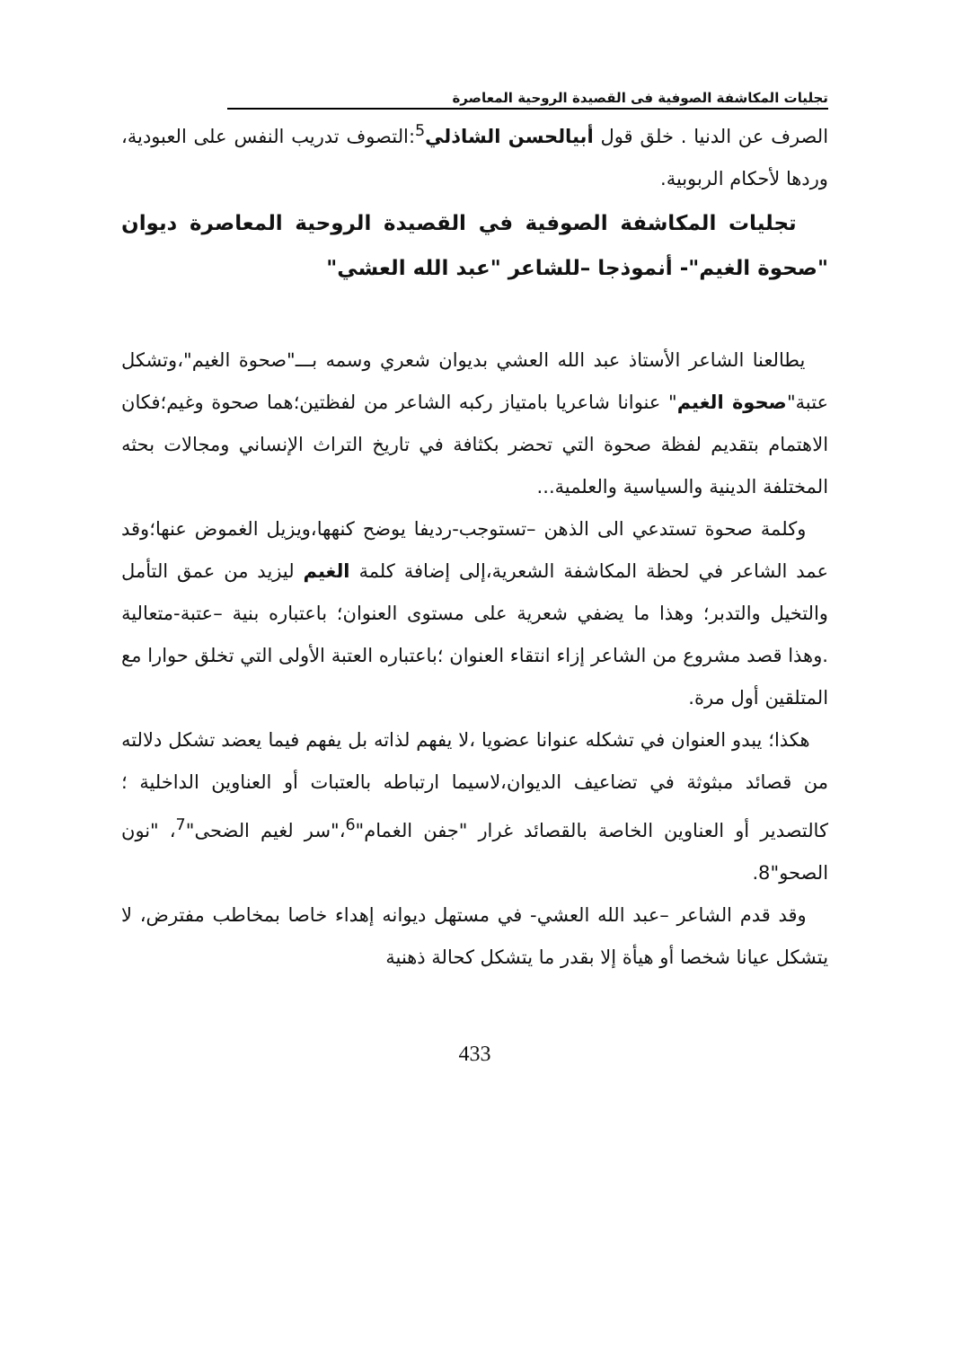تجليات المكاشفة الصوفية فى القصيدة الروحية المعاصرة
الصرف عن الدنيا . خلق قول أبيالحسن الشاذلي<sup>5</sup>:التصوف تدريب النفس على العبودية، وردها لأحكام الربوبية.
تجليات المكاشفة الصوفية في القصيدة الروحية المعاصرة ديوان "صحوة الغيم"- أنموذجا –للشاعر "عبد الله العشي"
يطالعنا الشاعر الأستاذ عبد الله العشي بديوان شعري وسمه بـــ"صحوة الغيم"،وتشكل عتبة"صحوة الغيم" عنوانا شاعريا بامتياز ركبه الشاعر من لفظتين؛هما صحوة وغيم؛فكان الاهتمام بتقديم لفظة صحوة التي تحضر بكثافة في تاريخ التراث الإنساني ومجالات بحثه المختلفة الدينية والسياسية والعلمية...
وكلمة صحوة تستدعي الى الذهن –تستوجب-رديفا يوضح كنهها،ويزيل الغموض عنها؛وقد عمد الشاعر في لحظة المكاشفة الشعرية،إلى إضافة كلمة الغيم ليزيد من عمق التأمل والتخيل والتدبر؛ وهذا ما يضفي شعرية على مستوى العنوان؛ باعتباره بنية –عتبة-متعالية .وهذا قصد مشروع من الشاعر إزاء انتقاء العنوان ؛باعتباره العتبة الأولى التي تخلق حوارا مع المتلقين أول مرة.
هكذا؛ يبدو العنوان في تشكله عنوانا عضويا ،لا يفهم لذاته بل يفهم فيما يعضد تشكل دلالته من قصائد مبثوثة في تضاعيف الديوان،لاسيما ارتباطه بالعتبات أو العناوين الداخلية ؛كالتصدير أو العناوين الخاصة بالقصائد غرار "جفن الغمام"<sup>6</sup>،"سر لغيم الضحى"<sup>7</sup>، "نون الصحو"8.
وقد قدم الشاعر –عبد الله العشي- في مستهل ديوانه إهداء خاصا بمخاطب مفترض، لا يتشكل عيانا شخصا أو هيأة إلا بقدر ما يتشكل كحالة ذهنية
433